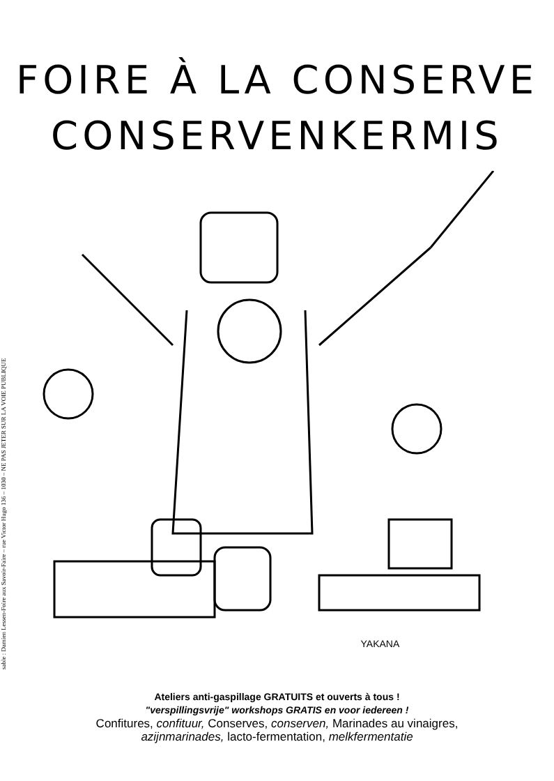sable : Damien Lessen-Foire aux Savoir-Faire – rue Victor Hugo 136 – 1030 – NE PAS JETER SUR LA VOIE PUBLIQUE
FOIRE À LA CONSERVE
CONSERVENKERMIS
YAKANA
Ateliers anti-gaspillage GRATUITS et ouverts à tous !
"verspillingsvrije" workshops GRATIS en voor iedereen !
Confitures, confituur, Conserves, conserven, Marinades au vinaigres,
azijnmarinades, lacto-fermentation, melkfermentatie